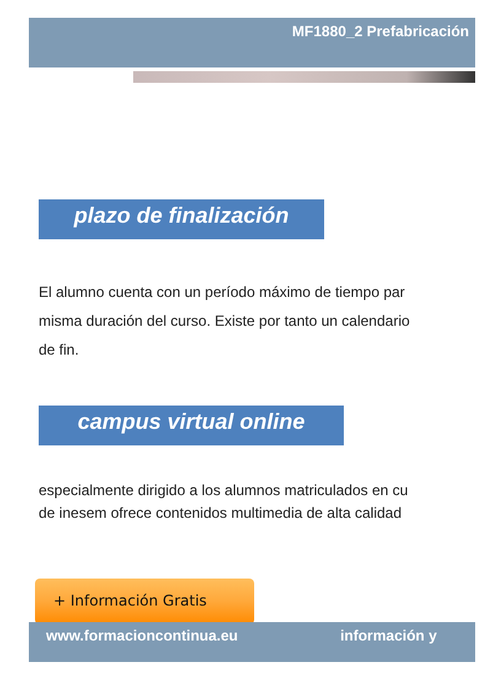MF1880_2 Prefabricación
plazo de finalización
El alumno cuenta con un período máximo de tiempo par
misma duración del curso. Existe por tanto un calendario
de fin.
campus virtual online
especialmente dirigido a los alumnos matriculados en cu
de inesem ofrece contenidos multimedia de alta calidad
+ Información Gratis
www.formacioncontinua.eu información y